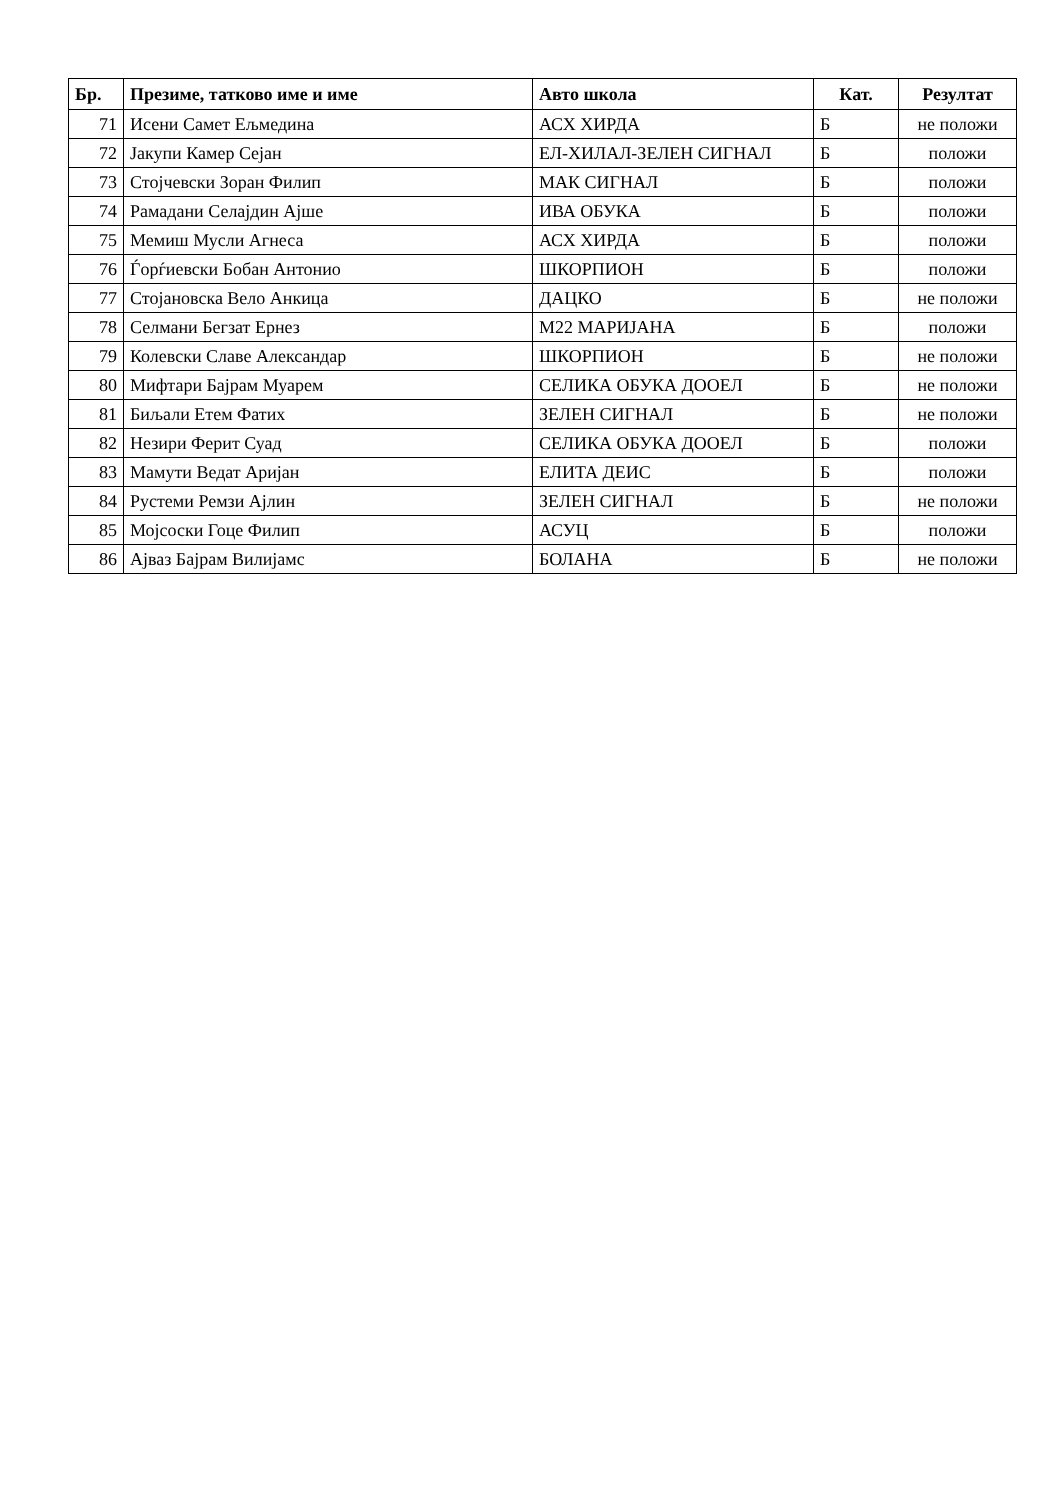| Бр. | Презиме, татково име и име | Авто школа | Кат. | Резултат |
| --- | --- | --- | --- | --- |
| 71 | Исени Самет Ељмедина | АСХ ХИРДА | Б | не положи |
| 72 | Јакупи Камер Сејан | ЕЛ-ХИЛАЛ-ЗЕЛЕН СИГНАЛ | Б | положи |
| 73 | Стојчевски Зоран Филип | МАК СИГНАЛ | Б | положи |
| 74 | Рамадани Селајдин Ајше | ИВА ОБУКА | Б | положи |
| 75 | Мемиш Мусли Агнеса | АСХ ХИРДА | Б | положи |
| 76 | Ѓорѓиевски Бобан Антонио | ШКОРПИОН | Б | положи |
| 77 | Стојановска Вело Анкица | ДАЦКО | Б | не положи |
| 78 | Селмани Бегзат Ернез | М22 МАРИЈАНА | Б | положи |
| 79 | Колевски Славе Александар | ШКОРПИОН | Б | не положи |
| 80 | Мифтари Бајрам Муарем | СЕЛИКА ОБУКА ДООЕЛ | Б | не положи |
| 81 | Биљали Етем Фатих | ЗЕЛЕН СИГНАЛ | Б | не положи |
| 82 | Незири Ферит Суад | СЕЛИКА ОБУКА ДООЕЛ | Б | положи |
| 83 | Мамути Ведат Аријан | ЕЛИТА ДЕИС | Б | положи |
| 84 | Рустеми Ремзи Ајлин | ЗЕЛЕН СИГНАЛ | Б | не положи |
| 85 | Мојсоски Гоце Филип | АСУЦ | Б | положи |
| 86 | Ајваз Бајрам Вилијамс | БОЛАНА | Б | не положи |